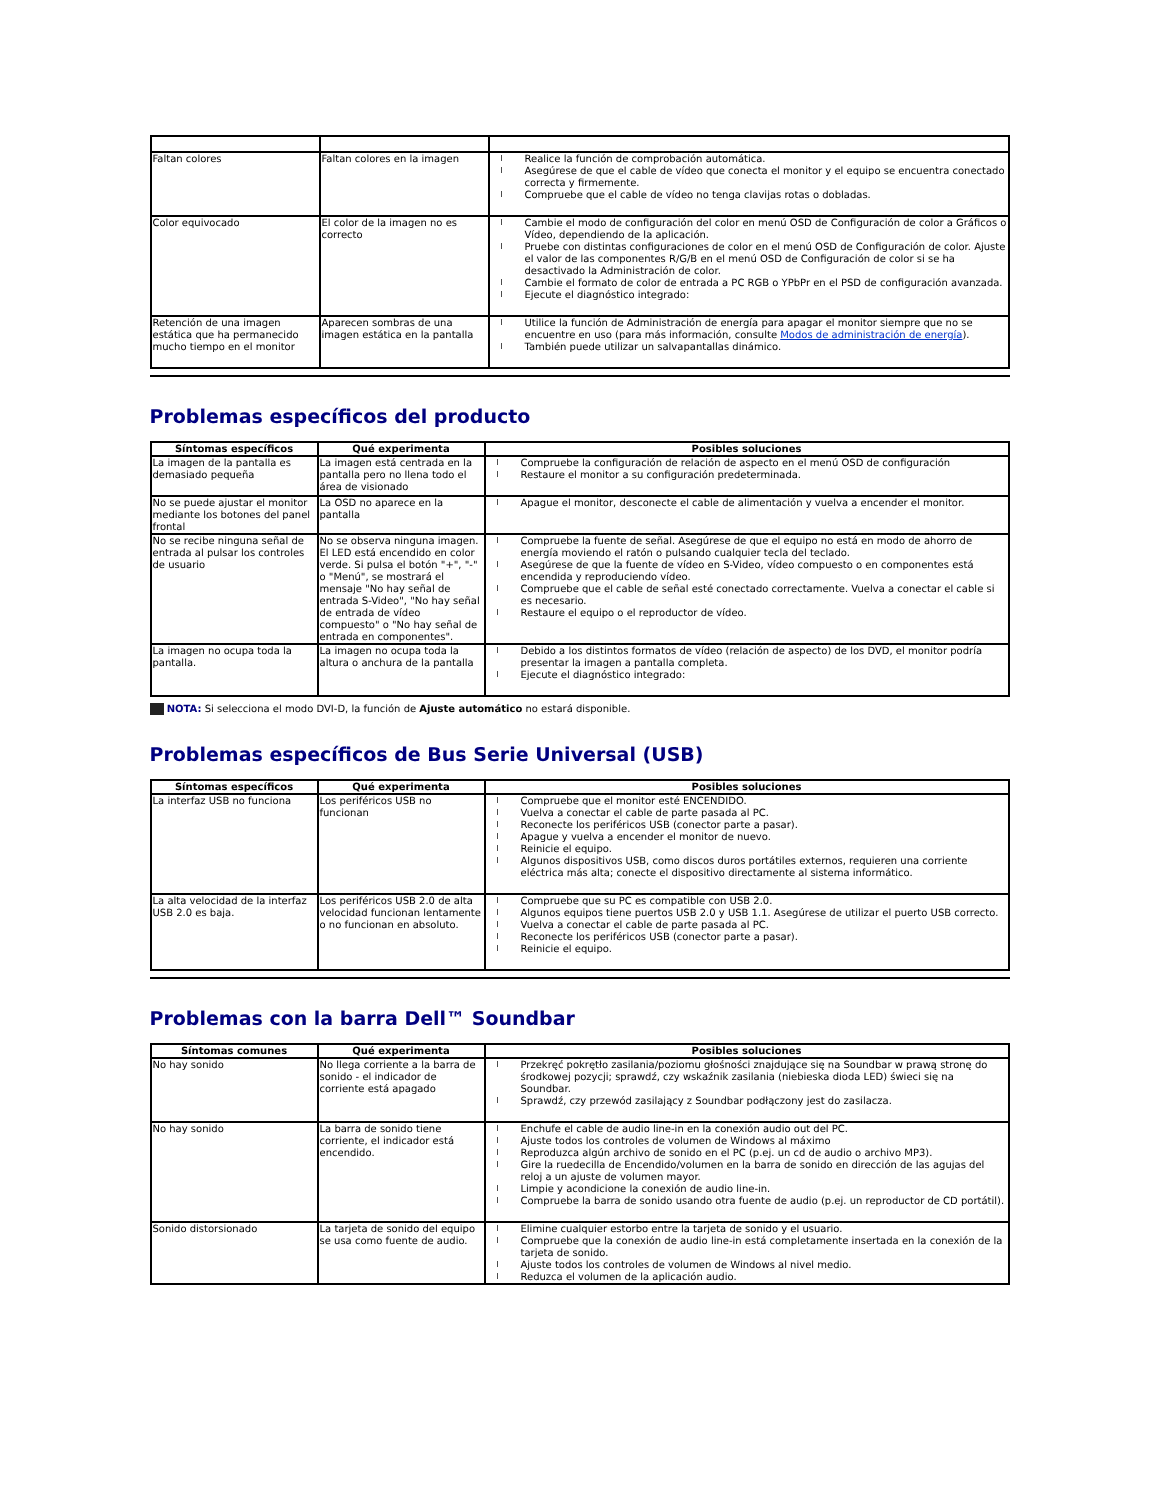| Faltan colores | Faltan colores en la imagen | Realice la función de comprobación automática. Asegúrese de que el cable de vídeo que conecta el monitor y el equipo se encuentra conectado correcta y firmemente. Compruebe que el cable de vídeo no tenga clavijas rotas o dobladas. |
| Color equivocado | El color de la imagen no es correcto | Cambie el modo de configuración del color en menú OSD de Configuración de color a Gráficos o Vídeo, dependiendo de la aplicación. Pruebe con distintas configuraciones de color en el menú OSD de Configuración de color. Ajuste el valor de las componentes R/G/B en el menú OSD de Configuración de color si se ha desactivado la Administración de color. Cambie el formato de color de entrada a PC RGB o YPbPr en el PSD de configuración avanzada. Ejecute el diagnóstico integrado: |
| Retención de una imagen estática que ha permanecido mucho tiempo en el monitor | Aparecen sombras de una imagen estática en la pantalla | Utilice la función de Administración de energía para apagar el monitor siempre que no se encuentre en uso (para más información, consulte Modos de administración de energía ). También puede utilizar un salvapantallas dinámico. |
Problemas específicos del producto
| Síntomas específicos | Qué experimenta | Posibles soluciones |
| --- | --- | --- |
| La imagen de la pantalla es demasiado pequeña | La imagen está centrada en la pantalla pero no llena todo el área de visionado | Compruebe la configuración de relación de aspecto en el menú OSD de configuración Restaure el monitor a su configuración predeterminada. |
| No se puede ajustar el monitor mediante los botones del panel frontal | La OSD no aparece en la pantalla | Apague el monitor, desconecte el cable de alimentación y vuelva a encender el monitor. |
| No se recibe ninguna señal de entrada al pulsar los controles de usuario | No se observa ninguna imagen. El LED está encendido en color verde. Si pulsa el botón "+", "-" o "Menú", se mostrará el mensaje "No hay señal de entrada S-Video", "No hay señal de entrada de vídeo compuesto" o "No hay señal de entrada en componentes". | Compruebe la fuente de señal. Asegúrese de que el equipo no está en modo de ahorro de energía moviendo el ratón o pulsando cualquier tecla del teclado. Asegúrese de que la fuente de vídeo en S-Video, vídeo compuesto o en componentes está encendida y reproduciendo vídeo. Compruebe que el cable de señal esté conectado correctamente. Vuelva a conectar el cable si es necesario. Restaure el equipo o el reproductor de vídeo. |
| La imagen no ocupa toda la pantalla. | La imagen no ocupa toda la altura o anchura de la pantalla | Debido a los distintos formatos de vídeo (relación de aspecto) de los DVD, el monitor podría presentar la imagen a pantalla completa. Ejecute el diagnóstico integrado: |
NOTA: Si selecciona el modo DVI-D, la función de Ajuste automático no estará disponible.
Problemas específicos de Bus Serie Universal (USB)
| Síntomas específicos | Qué experimenta | Posibles soluciones |
| --- | --- | --- |
| La interfaz USB no funciona | Los periféricos USB no funcionan | Compruebe que el monitor esté ENCENDIDO. Vuelva a conectar el cable de parte pasada al PC. Reconecte los periféricos USB (conector parte a pasar). Apague y vuelva a encender el monitor de nuevo. Reinicie el equipo. Algunos dispositivos USB, como discos duros portátiles externos, requieren una corriente eléctrica más alta; conecte el dispositivo directamente al sistema informático. |
| La alta velocidad de la interfaz USB 2.0 es baja. | Los periféricos USB 2.0 de alta velocidad funcionan lentamente o no funcionan en absoluto. | Compruebe que su PC es compatible con USB 2.0. Algunos equipos tiene puertos USB 2.0 y USB 1.1. Asegúrese de utilizar el puerto USB correcto. Vuelva a conectar el cable de parte pasada al PC. Reconecte los periféricos USB (conector parte a pasar). Reinicie el equipo. |
Problemas con la barra Dell™ Soundbar
| Síntomas comunes | Qué experimenta | Posibles soluciones |
| --- | --- | --- |
| No hay sonido | No llega corriente a la barra de sonido - el indicador de corriente está apagado | Przekręć pokrętło zasilania/poziomu głośności znajdujące się na Soundbar w prawą stronę do środkowej pozycji; sprawdź, czy wskaźnik zasilania (niebieska dioda LED) świeci się na Soundbar. Sprawdź, czy przewód zasilający z Soundbar podłączony jest do zasilacza. |
| No hay sonido | La barra de sonido tiene corriente, el indicador está encendido. | Enchufe el cable de audio line-in en la conexión audio out del PC. Ajuste todos los controles de volumen de Windows al máximo Reproduzca algún archivo de sonido en el PC (p.ej. un cd de audio o archivo MP3). Gire la ruedecilla de Encendido/volumen en la barra de sonido en dirección de las agujas del reloj a un ajuste de volumen mayor. Limpie y acondicione la conexión de audio line-in. Compruebe la barra de sonido usando otra fuente de audio (p.ej. un reproductor de CD portátil). |
| Sonido distorsionado | La tarjeta de sonido del equipo se usa como fuente de audio. | Elimine cualquier estorbo entre la tarjeta de sonido y el usuario. Compruebe que la conexión de audio line-in está completamente insertada en la conexión de la tarjeta de sonido. Ajuste todos los controles de volumen de Windows al nivel medio. Reduzca el volumen de la aplicación audio. |